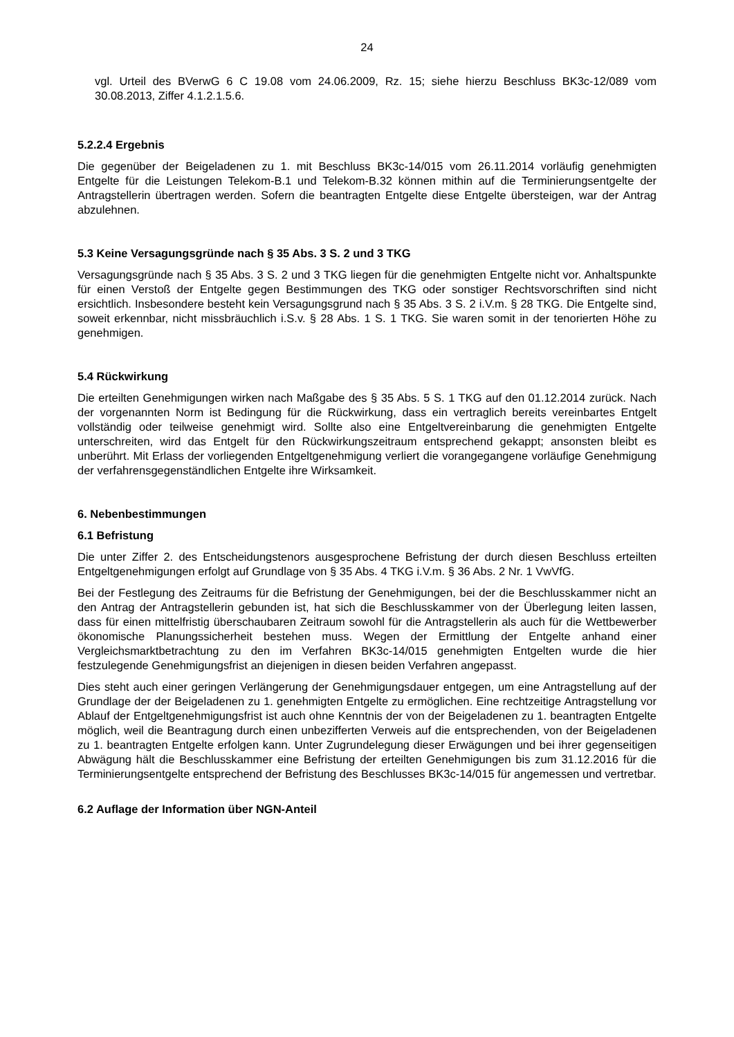24
vgl. Urteil des BVerwG 6 C 19.08 vom 24.06.2009, Rz. 15; siehe hierzu Beschluss BK3c-12/089 vom 30.08.2013, Ziffer 4.1.2.1.5.6.
5.2.2.4 Ergebnis
Die gegenüber der Beigeladenen zu 1. mit Beschluss BK3c-14/015 vom 26.11.2014 vorläufig genehmigten Entgelte für die Leistungen Telekom-B.1 und Telekom-B.32 können mithin auf die Terminierungsentgelte der Antragstellerin übertragen werden. Sofern die beantragten Entgelte diese Entgelte übersteigen, war der Antrag abzulehnen.
5.3 Keine Versagungsgründe nach § 35 Abs. 3 S. 2 und 3 TKG
Versagungsgründe nach § 35 Abs. 3 S. 2 und 3 TKG liegen für die genehmigten Entgelte nicht vor. Anhaltspunkte für einen Verstoß der Entgelte gegen Bestimmungen des TKG oder sonstiger Rechtsvorschriften sind nicht ersichtlich. Insbesondere besteht kein Versagungsgrund nach § 35 Abs. 3 S. 2 i.V.m. § 28 TKG. Die Entgelte sind, soweit erkennbar, nicht missbräuchlich i.S.v. § 28 Abs. 1 S. 1 TKG. Sie waren somit in der tenorierten Höhe zu genehmigen.
5.4 Rückwirkung
Die erteilten Genehmigungen wirken nach Maßgabe des § 35 Abs. 5 S. 1 TKG auf den 01.12.2014 zurück. Nach der vorgenannten Norm ist Bedingung für die Rückwirkung, dass ein vertraglich bereits vereinbartes Entgelt vollständig oder teilweise genehmigt wird. Sollte also eine Entgeltvereinbarung die genehmigten Entgelte unterschreiten, wird das Entgelt für den Rückwirkungszeitraum entsprechend gekappt; ansonsten bleibt es unberührt. Mit Erlass der vorliegenden Entgeltgenehmigung verliert die vorangegangene vorläufige Genehmigung der verfahrensgegenständlichen Entgelte ihre Wirksamkeit.
6. Nebenbestimmungen
6.1 Befristung
Die unter Ziffer 2. des Entscheidungstenors ausgesprochene Befristung der durch diesen Beschluss erteilten Entgeltgenehmigungen erfolgt auf Grundlage von § 35 Abs. 4 TKG i.V.m. § 36 Abs. 2 Nr. 1 VwVfG.
Bei der Festlegung des Zeitraums für die Befristung der Genehmigungen, bei der die Beschlusskammer nicht an den Antrag der Antragstellerin gebunden ist, hat sich die Beschlusskammer von der Überlegung leiten lassen, dass für einen mittelfristig überschaubaren Zeitraum sowohl für die Antragstellerin als auch für die Wettbewerber ökonomische Planungssicherheit bestehen muss. Wegen der Ermittlung der Entgelte anhand einer Vergleichsmarktbetrachtung zu den im Verfahren BK3c-14/015 genehmigten Entgelten wurde die hier festzulegende Genehmigungsfrist an diejenigen in diesen beiden Verfahren angepasst.
Dies steht auch einer geringen Verlängerung der Genehmigungsdauer entgegen, um eine Antragstellung auf der Grundlage der der Beigeladenen zu 1. genehmigten Entgelte zu ermöglichen. Eine rechtzeitige Antragstellung vor Ablauf der Entgeltgenehmigungsfrist ist auch ohne Kenntnis der von der Beigeladenen zu 1. beantragten Entgelte möglich, weil die Beantragung durch einen unbezifferten Verweis auf die entsprechenden, von der Beigeladenen zu 1. beantragten Entgelte erfolgen kann. Unter Zugrundelegung dieser Erwägungen und bei ihrer gegenseitigen Abwägung hält die Beschlusskammer eine Befristung der erteilten Genehmigungen bis zum 31.12.2016 für die Terminierungsentgelte entsprechend der Befristung des Beschlusses BK3c-14/015 für angemessen und vertretbar.
6.2 Auflage der Information über NGN-Anteil